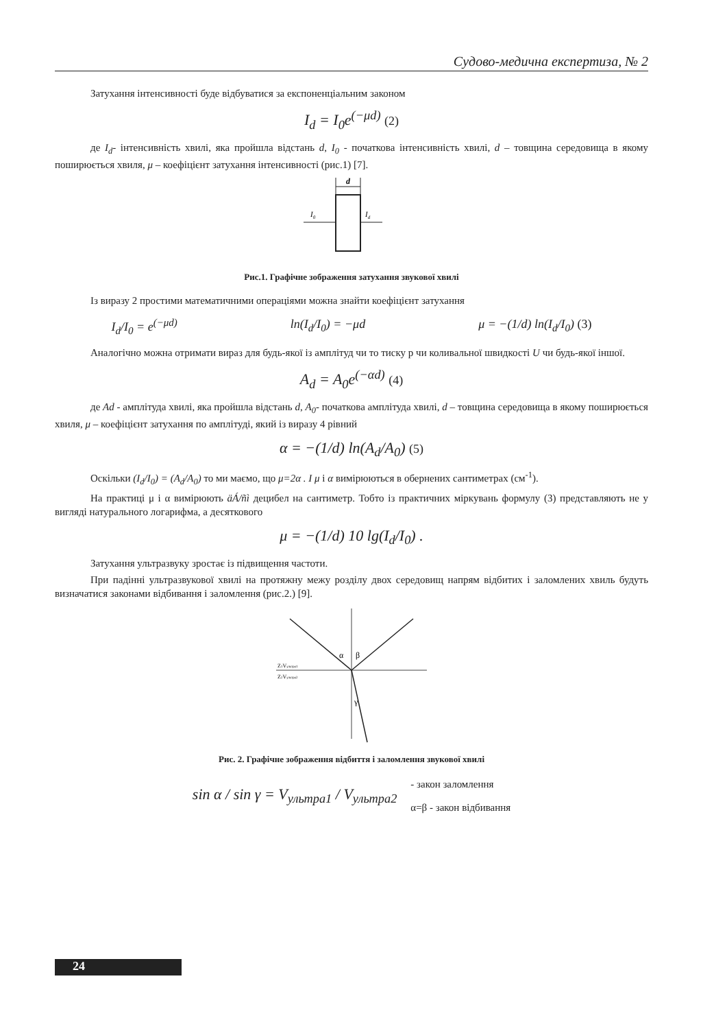Судово-медична експертиза, № 2
Затухання інтенсивності буде відбуватися за експоненціальним законом
I<sub>d</sub> = I<sub>0</sub>e<sup>(−μd)</sup> (2)
де I<sub>d</sub>- інтенсивність хвилі, яка пройшла відстань d, I<sub>0</sub> - початкова інтенсивність хвилі, d – товщина середовища в якому поширюється хвиля, μ – коефіцієнт затухання інтенсивності (рис.1) [7].
d
I0
Id
Рис.1. Графічне зображення затухання звукової хвилі
Із виразу 2 простими математичними операціями можна знайти коефіцієнт затухання
I<sub>d</sub>/I<sub>0</sub> = e<sup>(−μd)</sup> ln(I<sub>d</sub>/I<sub>0</sub>) = −μd μ = −(1/d) ln(I<sub>d</sub>/I<sub>0</sub>) (3)
Аналогічно можна отримати вираз для будь-якої із амплітуд чи то тиску р чи коливальної швидкості U чи будь-якої іншої.
A<sub>d</sub> = A<sub>0</sub>e<sup>(−αd)</sup> (4)
де Ad - амплітуда хвилі, яка пройшла відстань d, A<sub>0</sub>- початкова амплітуда хвилі, d – товщина середовища в якому поширюється хвиля, μ – коефіцієнт затухання по амплітуді, який із виразу 4 рівний
α = −(1/d) ln(A<sub>d</sub>/A<sub>0</sub>) (5)
Оскільки (I<sub>d</sub>/I<sub>0</sub>) = (A<sub>d</sub>/A<sub>0</sub>) то ми маємо, що μ=2α . I μ і α вимірюються в обернених сантиметрах (см<sup>-1</sup>).
На практиці μ і α вимірюють äÁ/ñì децибел на сантиметр. Тобто із практичних міркувань формулу (3) представляють не у вигляді натурального логарифма, а десяткового
μ = −(1/d) 10 lg(I<sub>d</sub>/I<sub>0</sub>) .
Затухання ультразвуку зростає із підвищення частоти.
При падінні ультразвукової хвилі на протяжну межу розділу двох середовищ напрям відбитих і заломлених хвиль будуть визначатися законами відбивання і заломлення (рис.2.) [9].
α
β
γ
Z1Vультра1
Z2Vультра2
Рис. 2. Графічне зображення відбиття і заломлення звукової хвилі
sin α / sin γ = V<sub>ультра1</sub> / V<sub>ультра2</sub> - закон заломлення
α=β - закон відбивання
24